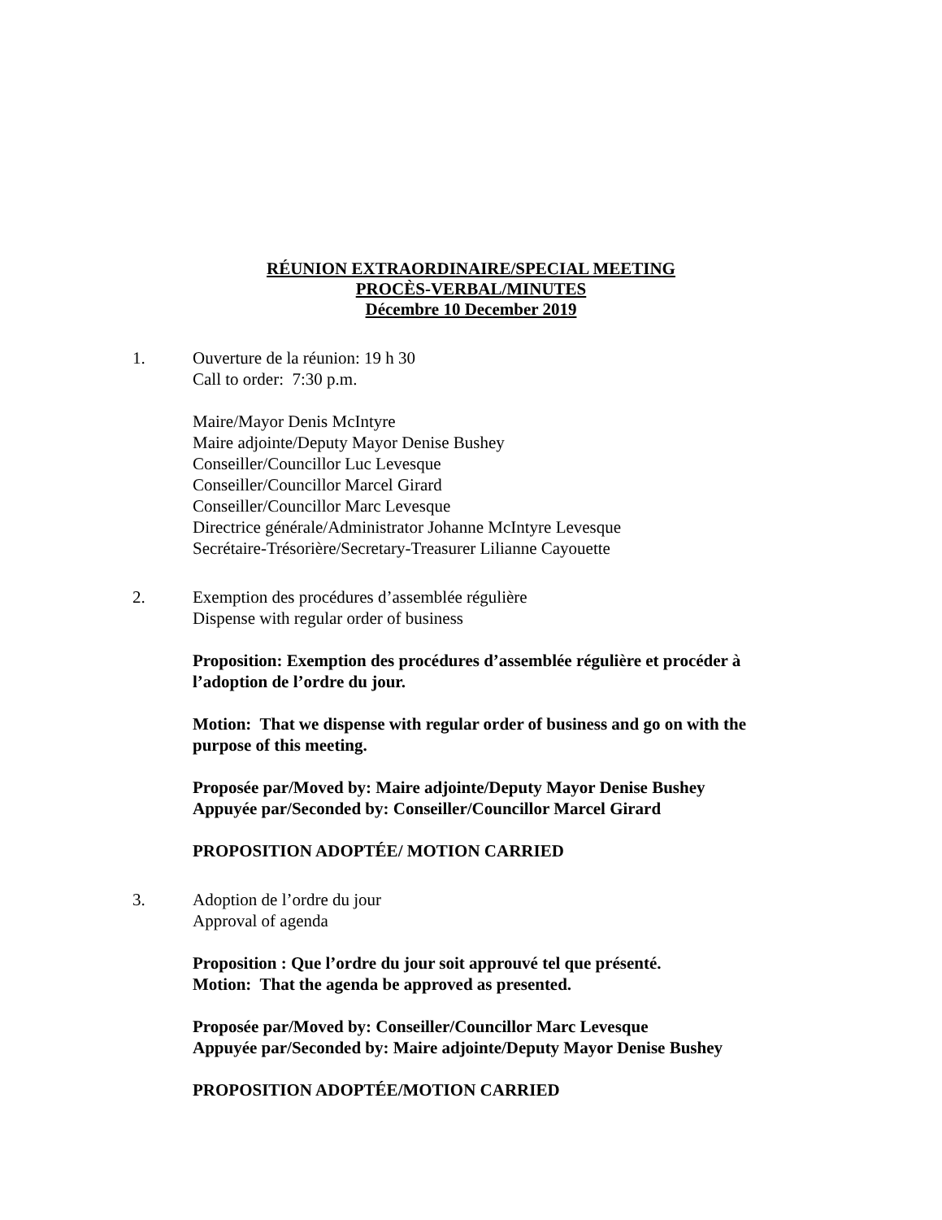RÉUNION EXTRAORDINAIRE/SPECIAL MEETING
PROCÈS-VERBAL/MINUTES
Décembre 10 December 2019
1. Ouverture de la réunion: 19 h 30
Call to order: 7:30 p.m.
Maire/Mayor Denis McIntyre
Maire adjointe/Deputy Mayor Denise Bushey
Conseiller/Councillor Luc Levesque
Conseiller/Councillor Marcel Girard
Conseiller/Councillor Marc Levesque
Directrice générale/Administrator Johanne McIntyre Levesque
Secrétaire-Trésorière/Secretary-Treasurer Lilianne Cayouette
2. Exemption des procédures d’assemblée régulière
Dispense with regular order of business
Proposition: Exemption des procédures d’assemblée régulière et procéder à l’adoption de l’ordre du jour.
Motion: That we dispense with regular order of business and go on with the purpose of this meeting.
Proposée par/Moved by: Maire adjointe/Deputy Mayor Denise Bushey
Appuyée par/Seconded by: Conseiller/Councillor Marcel Girard
PROPOSITION ADOPTÉE/ MOTION CARRIED
3. Adoption de l’ordre du jour
Approval of agenda
Proposition : Que l’ordre du jour soit approuvé tel que présenté.
Motion: That the agenda be approved as presented.
Proposée par/Moved by: Conseiller/Councillor Marc Levesque
Appuyée par/Seconded by: Maire adjointe/Deputy Mayor Denise Bushey
PROPOSITION ADOPTÉE/MOTION CARRIED